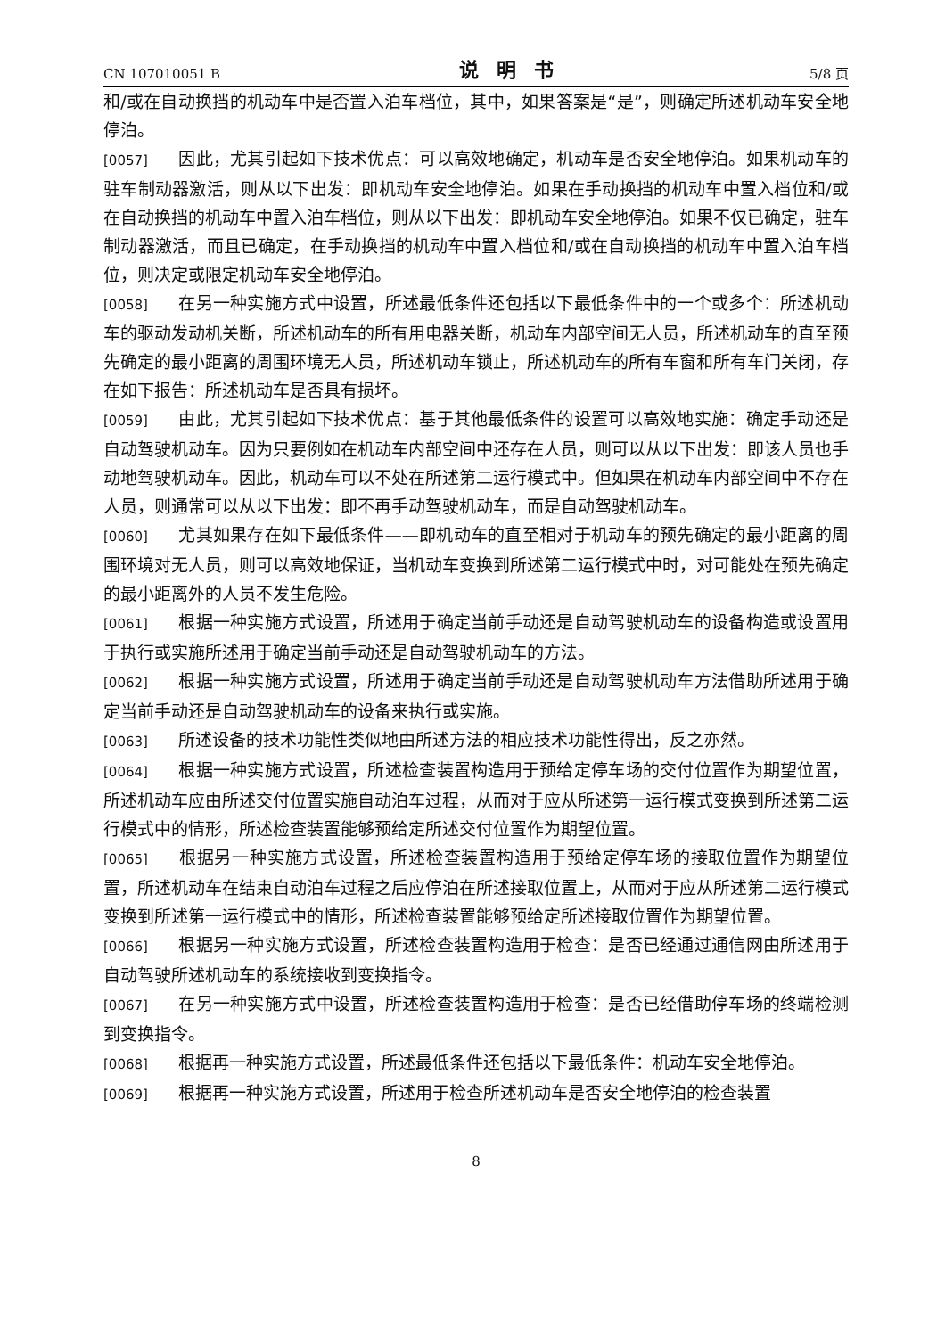CN 107010051 B 说明书 5/8 页
和/或在自动换挡的机动车中是否置入泊车档位，其中，如果答案是“是”，则确定所述机动车安全地停泊。
[0057] 因此，尤其引起如下技术优点：可以高效地确定，机动车是否安全地停泊。如果机动车的驻车制动器激活，则从以下出发：即机动车安全地停泊。如果在手动换挡的机动车中置入档位和/或在自动换挡的机动车中置入泊车档位，则从以下出发：即机动车安全地停泊。如果不仅已确定，驻车制动器激活，而且已确定，在手动换挡的机动车中置入档位和/或在自动换挡的机动车中置入泊车档位，则决定或限定机动车安全地停泊。
[0058] 在另一种实施方式中设置，所述最低条件还包括以下最低条件中的一个或多个：所述机动车的驱动发动机关断，所述机动车的所有用电器关断，机动车内部空间无人员，所述机动车的直至预先确定的最小距离的周围环境无人员，所述机动车锁止，所述机动车的所有车窗和所有车门关闭，存在如下报告：所述机动车是否具有损坏。
[0059] 由此，尤其引起如下技术优点：基于其他最低条件的设置可以高效地实施：确定手动还是自动驾驶机动车。因为只要例如在机动车内部空间中还存在人员，则可以从以下出发：即该人员也手动地驾驶机动车。因此，机动车可以不处在所述第二运行模式中。但如果在机动车内部空间中不存在人员，则通常可以从以下出发：即不再手动驾驶机动车，而是自动驾驶机动车。
[0060] 尤其如果存在如下最低条件——即机动车的直至相对于机动车的预先确定的最小距离的周围环境对无人员，则可以高效地保证，当机动车变换到所述第二运行模式中时，对可能处在预先确定的最小距离外的人员不发生危险。
[0061] 根据一种实施方式设置，所述用于确定当前手动还是自动驾驶机动车的设备构造或设置用于执行或实施所述用于确定当前手动还是自动驾驶机动车的方法。
[0062] 根据一种实施方式设置，所述用于确定当前手动还是自动驾驶机动车方法借助所述用于确定当前手动还是自动驾驶机动车的设备来执行或实施。
[0063] 所述设备的技术功能性类似地由所述方法的相应技术功能性得出，反之亦然。
[0064] 根据一种实施方式设置，所述检查装置构造用于预给定停车场的交付位置作为期望位置，所述机动车应由所述交付位置实施自动泊车过程，从而对于应从所述第一运行模式变换到所述第二运行模式中的情形，所述检查装置能够预给定所述交付位置作为期望位置。
[0065] 根据另一种实施方式设置，所述检查装置构造用于预给定停车场的接取位置作为期望位置，所述机动车在结束自动泊车过程之后应停泊在所述接取位置上，从而对于应从所述第二运行模式变换到所述第一运行模式中的情形，所述检查装置能够预给定所述接取位置作为期望位置。
[0066] 根据另一种实施方式设置，所述检查装置构造用于检查：是否已经通过通信网由所述用于自动驾驶所述机动车的系统接收到变换指令。
[0067] 在另一种实施方式中设置，所述检查装置构造用于检查：是否已经借助停车场的终端检测到变换指令。
[0068] 根据再一种实施方式设置，所述最低条件还包括以下最低条件：机动车安全地停泊。
[0069] 根据再一种实施方式设置，所述用于检查所述机动车是否安全地停泊的检查装置
8